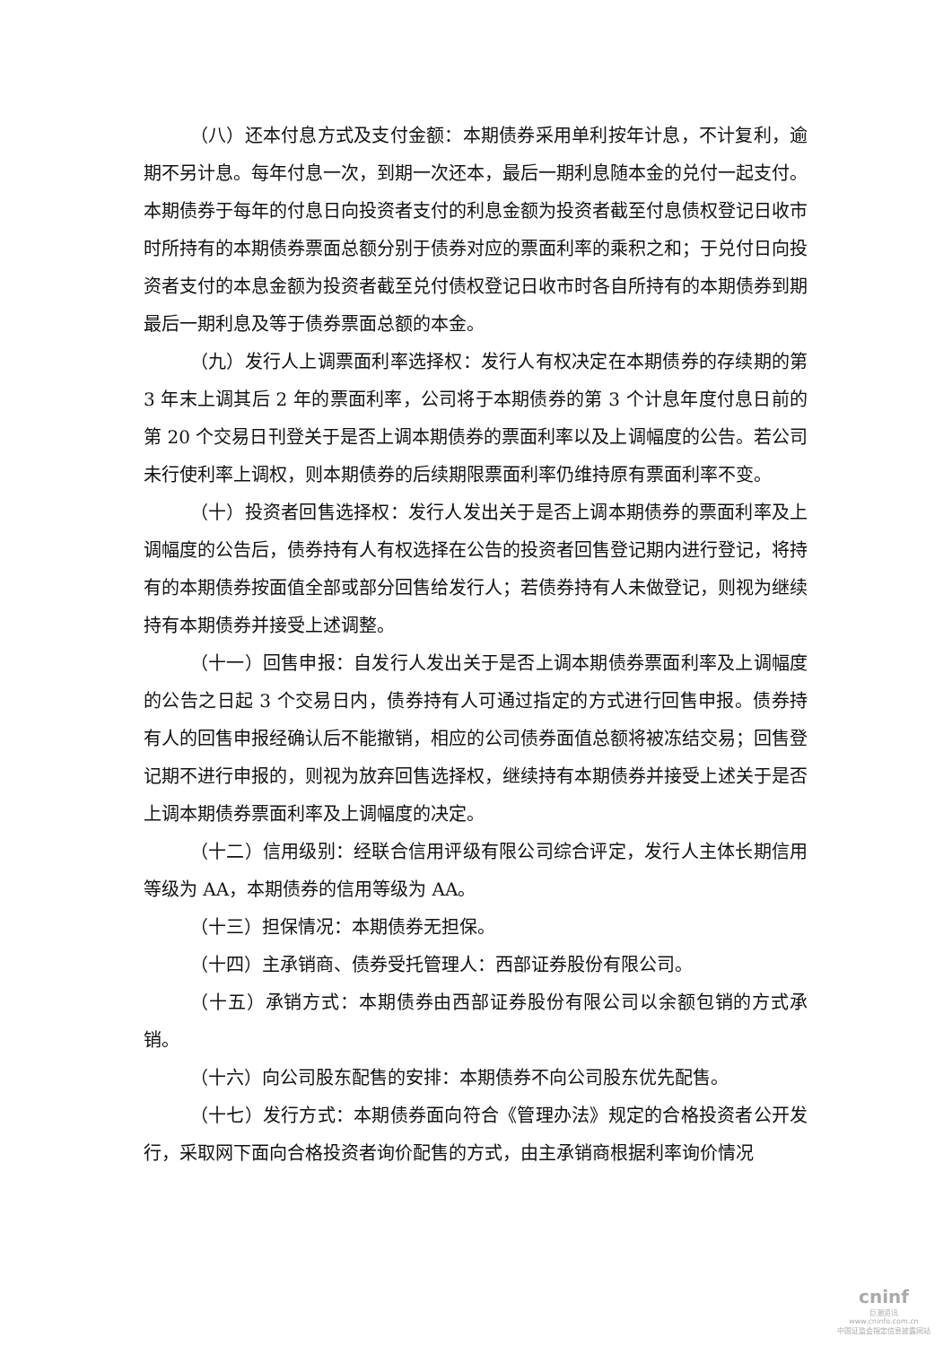（八）还本付息方式及支付金额：本期债券采用单利按年计息，不计复利，逾期不另计息。每年付息一次，到期一次还本，最后一期利息随本金的兑付一起支付。本期债券于每年的付息日向投资者支付的利息金额为投资者截至付息债权登记日收市时所持有的本期债券票面总额分别于债券对应的票面利率的乘积之和；于兑付日向投资者支付的本息金额为投资者截至兑付债权登记日收市时各自所持有的本期债券到期最后一期利息及等于债券票面总额的本金。
（九）发行人上调票面利率选择权：发行人有权决定在本期债券的存续期的第 3 年末上调其后 2 年的票面利率，公司将于本期债券的第 3 个计息年度付息日前的第 20 个交易日刊登关于是否上调本期债券的票面利率以及上调幅度的公告。若公司未行使利率上调权，则本期债券的后续期限票面利率仍维持原有票面利率不变。
（十）投资者回售选择权：发行人发出关于是否上调本期债券的票面利率及上调幅度的公告后，债券持有人有权选择在公告的投资者回售登记期内进行登记，将持有的本期债券按面值全部或部分回售给发行人；若债券持有人未做登记，则视为继续持有本期债券并接受上述调整。
（十一）回售申报：自发行人发出关于是否上调本期债券票面利率及上调幅度的公告之日起 3 个交易日内，债券持有人可通过指定的方式进行回售申报。债券持有人的回售申报经确认后不能撤销，相应的公司债券面值总额将被冻结交易；回售登记期不进行申报的，则视为放弃回售选择权，继续持有本期债券并接受上述关于是否上调本期债券票面利率及上调幅度的决定。
（十二）信用级别：经联合信用评级有限公司综合评定，发行人主体长期信用等级为 AA，本期债券的信用等级为 AA。
（十三）担保情况：本期债券无担保。
（十四）主承销商、债券受托管理人：西部证券股份有限公司。
（十五）承销方式：本期债券由西部证券股份有限公司以余额包销的方式承销。
（十六）向公司股东配售的安排：本期债券不向公司股东优先配售。
（十七）发行方式：本期债券面向符合《管理办法》规定的合格投资者公开发行，采取网下面向合格投资者询价配售的方式，由主承销商根据利率询价情况
cninf
巨潮资讯
www.cninfo.com.cn
中国证监会指定信息披露网站